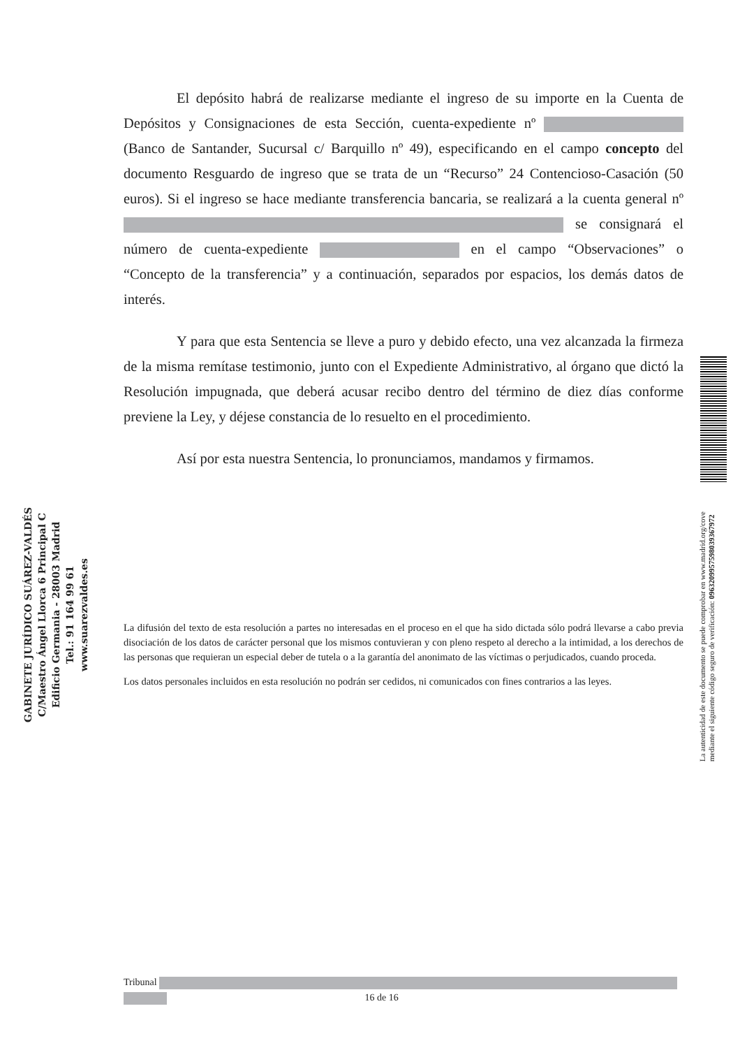GABINETE JURÍDICO SUÁREZ-VALDÉS
C/Maestro Ángel Llorca 6 Principal C
Edificio Germania - 28003 Madrid
Tel.: 91 164 99 61
www.suarezvaldes.es
El depósito habrá de realizarse mediante el ingreso de su importe en la Cuenta de Depósitos y Consignaciones de esta Sección, cuenta-expediente nº (Banco de Santander, Sucursal c/ Barquillo nº 49), especificando en el campo concepto del documento Resguardo de ingreso que se trata de un “Recurso” 24 Contencioso-Casación (50 euros). Si el ingreso se hace mediante transferencia bancaria, se realizará a la cuenta general nº se consignará el número de cuenta-expediente en el campo “Observaciones” o “Concepto de la transferencia” y a continuación, separados por espacios, los demás datos de interés.
Y para que esta Sentencia se lleve a puro y debido efecto, una vez alcanzada la firmeza de la misma remítase testimonio, junto con el Expediente Administrativo, al órgano que dictó la Resolución impugnada, que deberá acusar recibo dentro del término de diez días conforme previene la Ley, y déjese constancia de lo resuelto en el procedimiento.
Así por esta nuestra Sentencia, lo pronunciamos, mandamos y firmamos.
La difusión del texto de esta resolución a partes no interesadas en el proceso en el que ha sido dictada sólo podrá llevarse a cabo previa disociación de los datos de carácter personal que los mismos contuvieran y con pleno respeto al derecho a la intimidad, a los derechos de las personas que requieran un especial deber de tutela o a la garantía del anonimato de las víctimas o perjudicados, cuando proceda.
Los datos personales incluidos en esta resolución no podrán ser cedidos, ni comunicados con fines contrarios a las leyes.
La autenticidad de este documento se puede comprobar en www.madrid.org/cove
mediante el siguiente código seguro de verificación: 0963209957598039367972
Tribunal
16 de 16